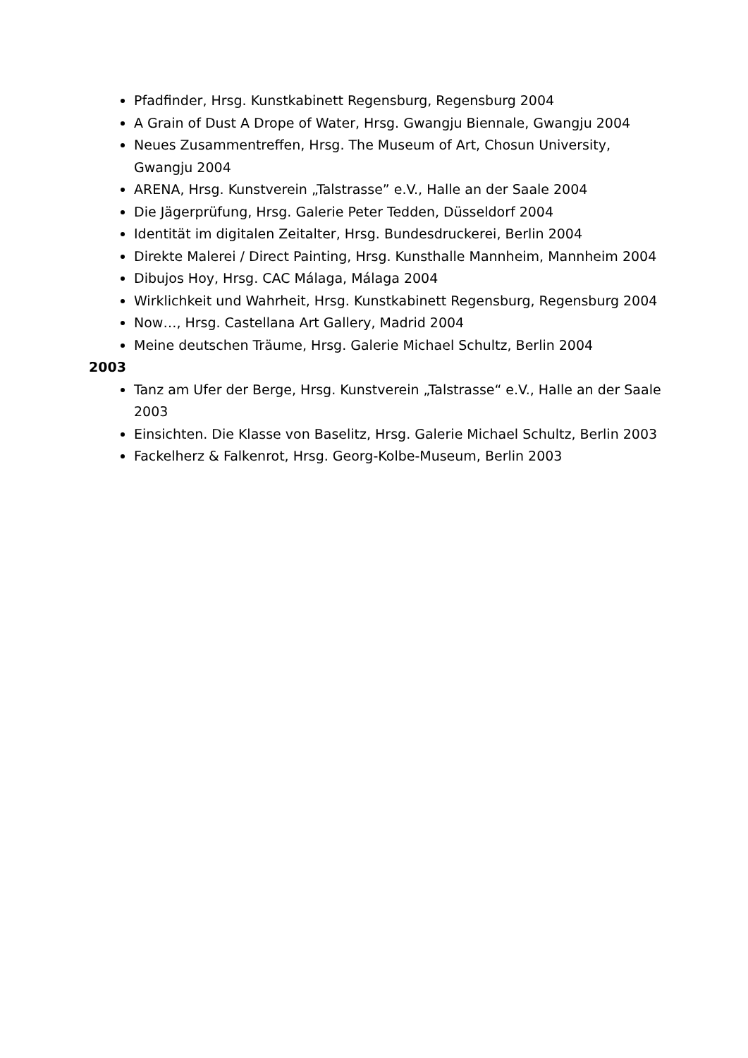Pfadfinder, Hrsg. Kunstkabinett Regensburg, Regensburg 2004
A Grain of Dust A Drope of Water, Hrsg. Gwangju Biennale, Gwangju 2004
Neues Zusammentreffen, Hrsg. The Museum of Art, Chosun University, Gwangju 2004
ARENA, Hrsg. Kunstverein „Talstrasse” e.V., Halle an der Saale 2004
Die Jägerprüfung, Hrsg. Galerie Peter Tedden, Düsseldorf 2004
Identität im digitalen Zeitalter, Hrsg. Bundesdruckerei, Berlin 2004
Direkte Malerei / Direct Painting, Hrsg. Kunsthalle Mannheim, Mannheim 2004
Dibujos Hoy, Hrsg. CAC Málaga, Málaga 2004
Wirklichkeit und Wahrheit, Hrsg. Kunstkabinett Regensburg, Regensburg 2004
Now…, Hrsg. Castellana Art Gallery, Madrid 2004
Meine deutschen Träume, Hrsg. Galerie Michael Schultz, Berlin 2004
2003
Tanz am Ufer der Berge, Hrsg. Kunstverein „Talstrasse“ e.V., Halle an der Saale 2003
Einsichten. Die Klasse von Baselitz, Hrsg. Galerie Michael Schultz, Berlin 2003
Fackelherz & Falkenrot, Hrsg. Georg-Kolbe-Museum, Berlin 2003